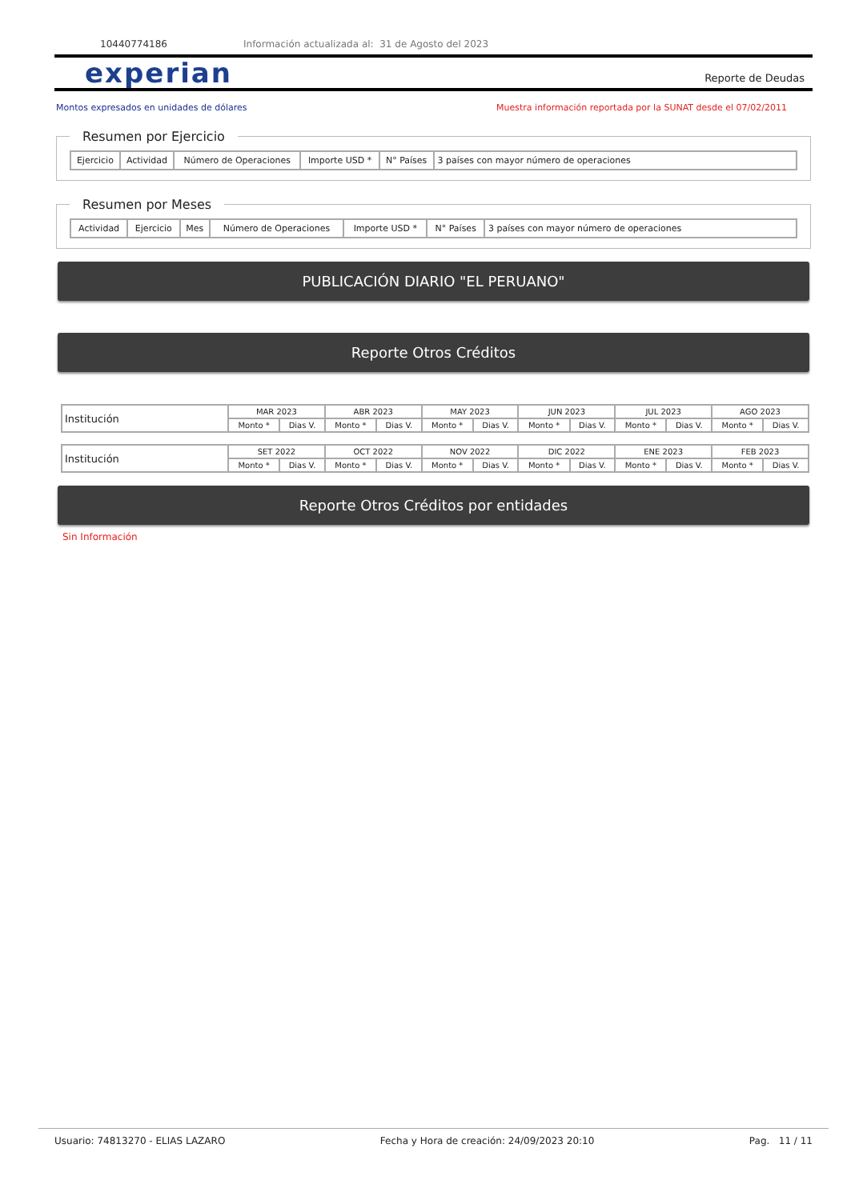10440774186 Información actualizada al: 31 de Agosto del 2023
experian Reporte de Deudas
Montos expresados en unidades de dólares Muestra información reportada por la SUNAT desde el 07/02/2011
Resumen por Ejercicio
| Ejercicio | Actividad | Número de Operaciones | Importe USD * | N° Países | 3 países con mayor número de operaciones |
| --- | --- | --- | --- | --- | --- |
Resumen por Meses
| Actividad | Ejercicio | Mes | Número de Operaciones | Importe USD * | N° Países | 3 países con mayor número de operaciones |
| --- | --- | --- | --- | --- | --- | --- |
PUBLICACIÓN DIARIO "EL PERUANO"
Reporte Otros Créditos
| Institución | MAR 2023 | | ABR 2023 | | MAY 2023 | | JUN 2023 | | JUL 2023 | | AGO 2023 | |
| | Monto * | Dias V. | Monto * | Dias V. | Monto * | Dias V. | Monto * | Dias V. | Monto * | Dias V. | Monto * | Dias V. |
| Institución | SET 2022 | | OCT 2022 | | NOV 2022 | | DIC 2022 | | ENE 2023 | | FEB 2023 | |
| | Monto * | Dias V. | Monto * | Dias V. | Monto * | Dias V. | Monto * | Dias V. | Monto * | Dias V. | Monto * | Dias V. |
Reporte Otros Créditos por entidades
Sin Información
Usuario: 74813270 - ELIAS LAZARO Fecha y Hora de creación: 24/09/2023 20:10 Pag. 11 / 11